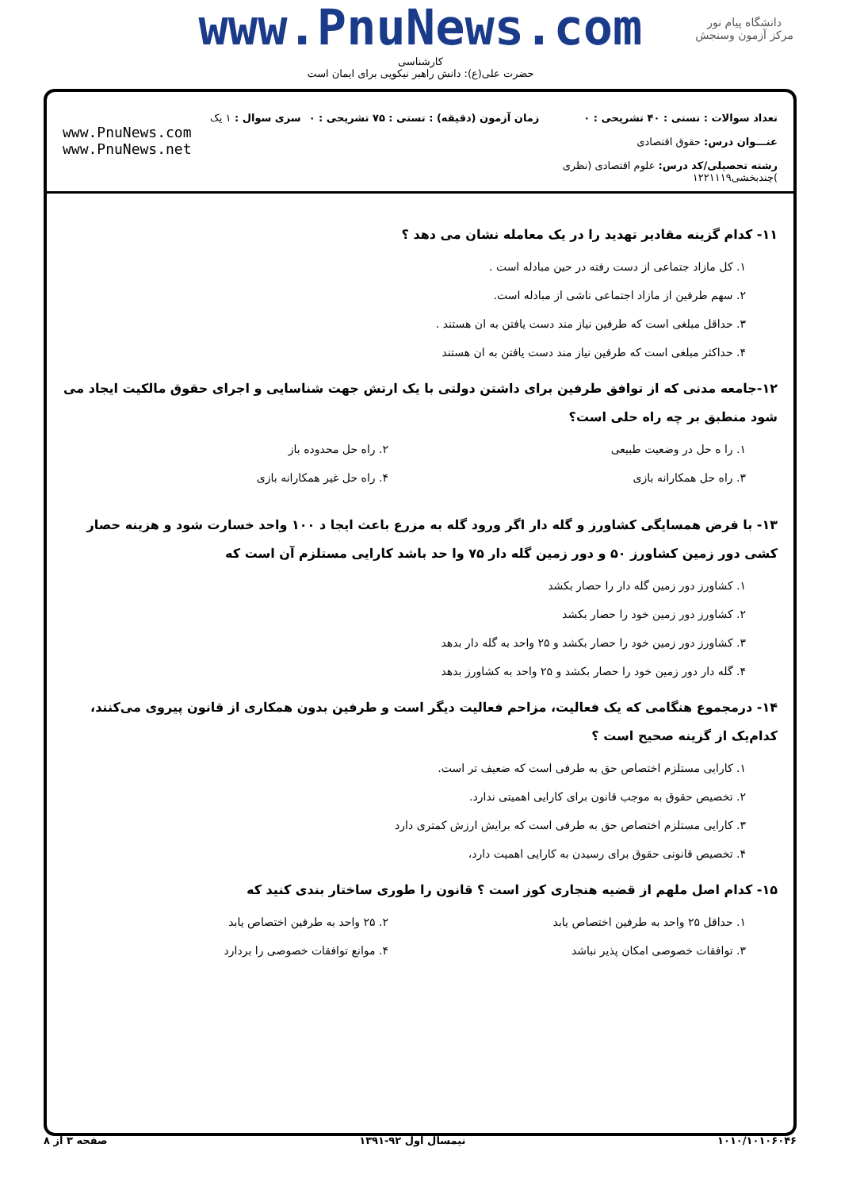www.PnuNews.com
دانشگاه پیام نور
مرکز آزمون وسنجش
کارشناسی
حضرت علی(ع): دانش راهبر نیکویی برای ایمان است
تعداد سوالات : تستی : ۴۰ تشریحی : ۰
عنـــوان درس: حقوق اقتصادی
رشته تحصیلی/کد درس: علوم اقتصادی (نظری )چندبخشی۱۲۲۱۱۱۹
زمان آزمون (دقیقه) : تستی : ۷۵ تشریحی : ۰
سری سوال : ۱ یک
www.PnuNews.com
www.PnuNews.net
۱۱- کدام گزینه مقادیر تهدید را در یک معامله نشان می دهد ؟
۱. کل مازاد جتماعی از دست رفته در حین مبادله است .
۲. سهم طرفین از مازاد اجتماعی ناشی از مبادله است.
۳. حداقل مبلغی است که طرفین نیاز مند دست یافتن به ان هستند .
۴. حداکثر مبلغی است که طرفین نیاز مند دست یافتن به ان هستند
۱۲-جامعه مدنی که از توافق طرفین برای داشتن دولتی با یک ارتش جهت شناسایی و اجرای حقوق مالکیت ایجاد می شود منطبق بر چه راه حلی است؟
۱. را ه حل در وضعیت طبیعی ۲. راه حل محدوده باز
۳. راه حل همکارانه بازی ۴. راه حل غیر همکارانه بازی
۱۳- با فرض همسایگی کشاورز و گله دار اگر ورود گله به مزرع باعث ایجا د ۱۰۰ واحد خسارت شود و هزینه حصار کشی دور زمین کشاورز ۵۰ و دور زمین گله دار ۷۵ وا حد باشد کارایی مستلزم آن است که
۱. کشاورز دور زمین گله دار را حصار بکشد
۲. کشاورز دور زمین خود را حصار بکشد
۳. کشاورز دور زمین خود را حصار بکشد و ۲۵ واحد به گله دار بدهد
۴. گله دار دور زمین خود را حصار بکشد و ۲۵ واحد به کشاورز بدهد
۱۴- درمجموع هنگامی که یک فعالیت، مزاحم فعالیت دیگر است و طرفین بدون همکاری از قانون پیروی می‌کنند، کدام‌یک از گزینه صحیح است ؟
۱. کارایی مستلزم اختصاص حق به طرفی است که ضعیف تر است.
۲. تخصیص حقوق به موجب قانون برای کارایی اهمیتی ندارد.
۳. کارایی مستلزم اختصاص حق به طرفی است که برایش ارزش کمتری دارد
۴. تخصیص قانونی حقوق برای رسیدن به کارایی اهمیت دارد،
۱۵- کدام اصل ملهم از قضیه هنجاری کوز است ؟ قانون را طوری ساختار بندی کنید که
۱. حداقل ۲۵ واحد به طرفین اختصاص یابد
۲. ۲۵ واحد به طرفین اختصاص یابد
۳. توافقات خصوصی امکان پذیر نباشد
۴. موانع توافقات خصوصی را بردارد
۱۰۱۰/۱۰۱۰۶۰۴۶ نیمسال اول ۹۲-۱۳۹۱ صفحه ۳ از ۸